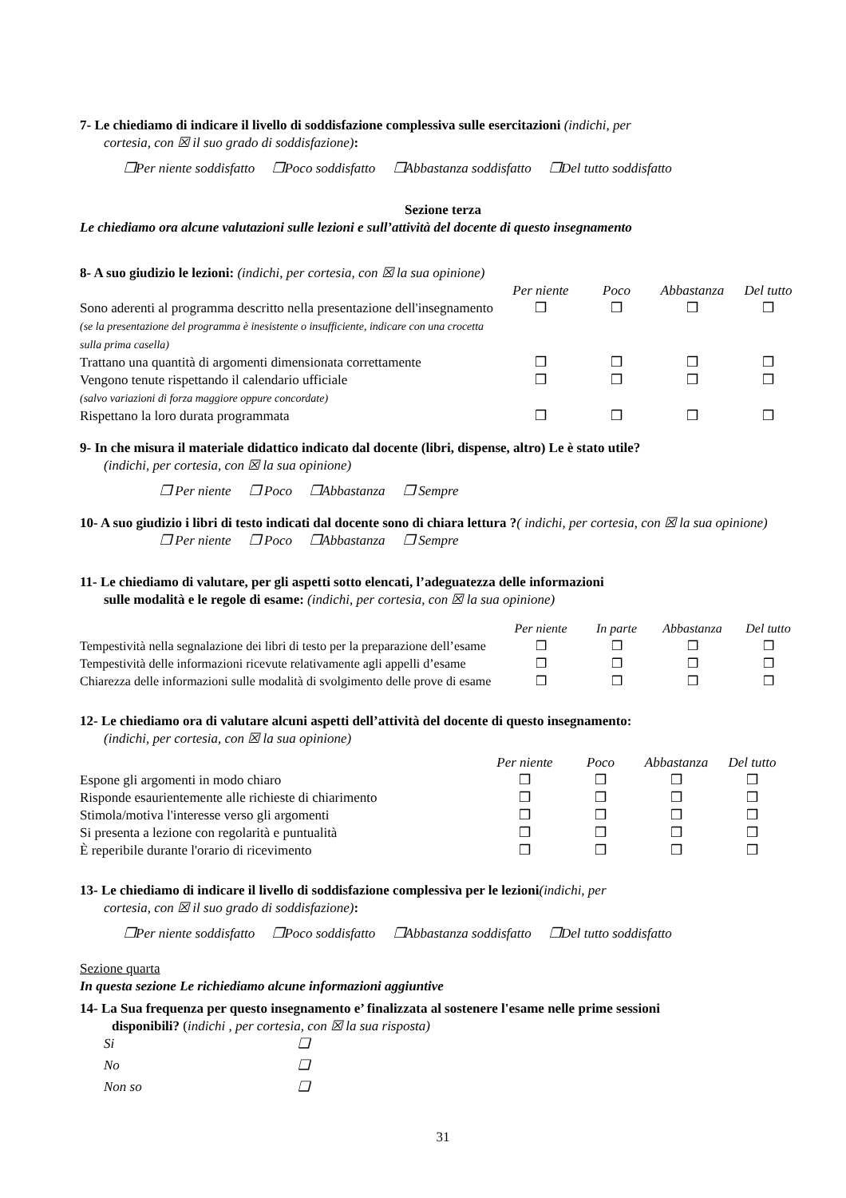7- Le chiediamo di indicare il livello di soddisfazione complessiva sulle esercitazioni (indichi, per
cortesia, con ☒ il suo grado di soddisfazione):
❒Per niente soddisfatto ❒Poco soddisfatto ❒Abbastanza soddisfatto ❒Del tutto soddisfatto
Sezione terza
Le chiediamo ora alcune valutazioni sulle lezioni e sull’attività del docente di questo insegnamento
8- A suo giudizio le lezioni: (indichi, per cortesia, con ☒ la sua opinione)
| | Per niente | Poco | Abbastanza | Del tutto |
| --- | --- | --- | --- | --- |
| Sono aderenti al programma descritto nella presentazione dell'insegnamento (se la presentazione del programma è inesistente o insufficiente, indicare con una crocetta sulla prima casella) | ❒ | ❒ | ❒ | ❒ |
| Trattano una quantità di argomenti dimensionata correttamente | ❒ | ❒ | ❒ | ❒ |
| Vengono tenute rispettando il calendario ufficiale (salvo variazioni di forza maggiore oppure concordate) | ❒ | ❒ | ❒ | ❒ |
| Rispettano la loro durata programmata | ❒ | ❒ | ❒ | ❒ |
9- In che misura il materiale didattico indicato dal docente (libri, dispense, altro) Le è stato utile?
(indichi, per cortesia, con ☒ la sua opinione)
❒ Per niente ❒ Poco ❒Abbastanza ❒ Sempre
10- A suo giudizio i libri di testo indicati dal docente sono di chiara lettura ?( indichi, per cortesia, con ☒ la sua opinione)
❒ Per niente ❒ Poco ❒Abbastanza ❒ Sempre
11- Le chiediamo di valutare, per gli aspetti sotto elencati, l’adeguatezza delle informazioni
sulle modalità e le regole di esame: (indichi, per cortesia, con ☒ la sua opinione)
| | Per niente | In parte | Abbastanza | Del tutto |
| --- | --- | --- | --- | --- |
| Tempestività nella segnalazione dei libri di testo per la preparazione dell’esame | ❒ | ❒ | ❒ | ❒ |
| Tempestività delle informazioni ricevute relativamente agli appelli d’esame | ❒ | ❒ | ❒ | ❒ |
| Chiarezza delle informazioni sulle modalità di svolgimento delle prove di esame | ❒ | ❒ | ❒ | ❒ |
12- Le chiediamo ora di valutare alcuni aspetti dell’attività del docente di questo insegnamento:
(indichi, per cortesia, con ☒ la sua opinione)
| | Per niente | Poco | Abbastanza | Del tutto |
| --- | --- | --- | --- | --- |
| Espone gli argomenti in modo chiaro | ❒ | ❒ | ❒ | ❒ |
| Risponde esaurientemente alle richieste di chiarimento | ❒ | ❒ | ❒ | ❒ |
| Stimola/motiva l'interesse verso gli argomenti | ❒ | ❒ | ❒ | ❒ |
| Si presenta a lezione con regolarità e puntualità | ❒ | ❒ | ❒ | ❒ |
| È reperibile durante l'orario di ricevimento | ❒ | ❒ | ❒ | ❒ |
13- Le chiediamo di indicare il livello di soddisfazione complessiva per le lezioni(indichi, per
cortesia, con ☒ il suo grado di soddisfazione):
❒Per niente soddisfatto ❒Poco soddisfatto ❒Abbastanza soddisfatto ❒Del tutto soddisfatto
Sezione quarta
In questa sezione Le richiediamo alcune informazioni aggiuntive
14- La Sua frequenza per questo insegnamento e’ finalizzata al sostenere l'esame nelle prime sessioni
disponibili? (indichi , per cortesia, con ☒ la sua risposta)
| Si | ❑ |
| No | ❑ |
| Non so | ❑ |
31